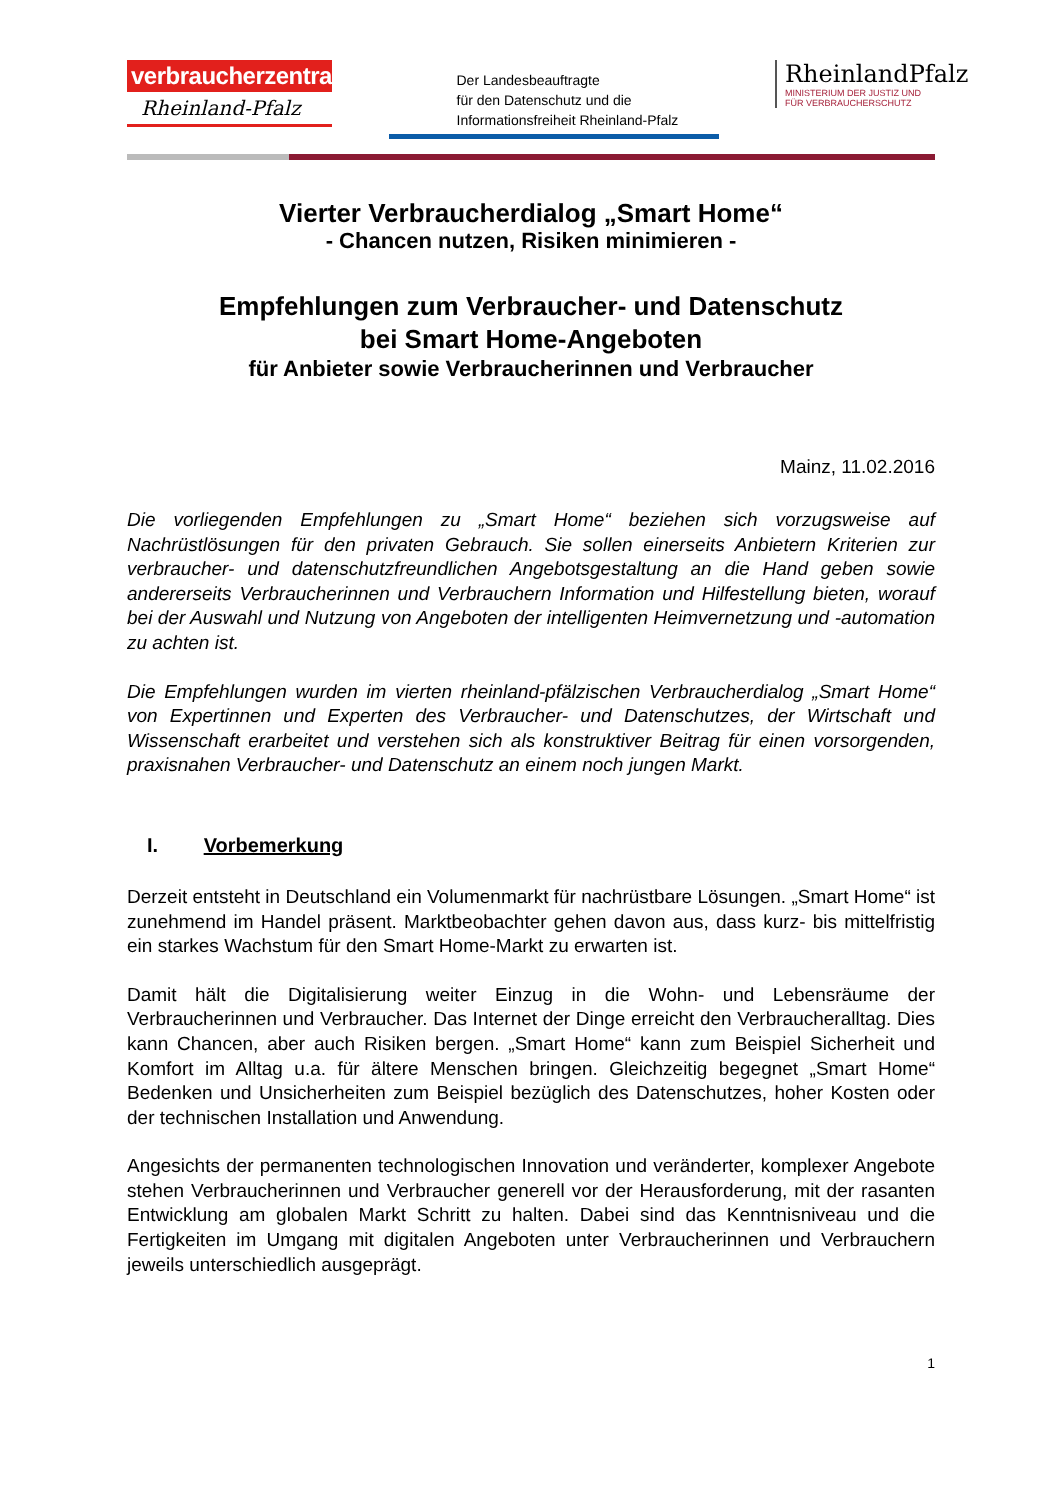verbraucherzentrale
Rheinland-Pfalz
Der Landesbeauftragte
für den Datenschutz und die
Informationsfreiheit Rheinland-Pfalz
RheinlandPfalz
MINISTERIUM DER JUSTIZ UND
FÜR VERBRAUCHERSCHUTZ
Vierter Verbraucherdialog „Smart Home“
- Chancen nutzen, Risiken minimieren -
Empfehlungen zum Verbraucher- und Datenschutz
bei Smart Home-Angeboten
für Anbieter sowie Verbraucherinnen und Verbraucher
Mainz, 11.02.2016
Die vorliegenden Empfehlungen zu „Smart Home“ beziehen sich vorzugsweise auf Nachrüstlösungen für den privaten Gebrauch. Sie sollen einerseits Anbietern Kriterien zur verbraucher- und datenschutzfreundlichen Angebotsgestaltung an die Hand geben sowie andererseits Verbraucherinnen und Verbrauchern Information und Hilfestellung bieten, worauf bei der Auswahl und Nutzung von Angeboten der intelligenten Heimvernetzung und -automation zu achten ist.
Die Empfehlungen wurden im vierten rheinland-pfälzischen Verbraucherdialog „Smart Home“ von Expertinnen und Experten des Verbraucher- und Datenschutzes, der Wirtschaft und Wissenschaft erarbeitet und verstehen sich als konstruktiver Beitrag für einen vorsorgenden, praxisnahen Verbraucher- und Datenschutz an einem noch jungen Markt.
I. Vorbemerkung
Derzeit entsteht in Deutschland ein Volumenmarkt für nachrüstbare Lösungen. „Smart Home“ ist zunehmend im Handel präsent. Marktbeobachter gehen davon aus, dass kurz- bis mittelfristig ein starkes Wachstum für den Smart Home-Markt zu erwarten ist.
Damit hält die Digitalisierung weiter Einzug in die Wohn- und Lebensräume der Verbraucherinnen und Verbraucher. Das Internet der Dinge erreicht den Verbraucheralltag. Dies kann Chancen, aber auch Risiken bergen. „Smart Home“ kann zum Beispiel Sicherheit und Komfort im Alltag u.a. für ältere Menschen bringen. Gleichzeitig begegnet „Smart Home“ Bedenken und Unsicherheiten zum Beispiel bezüglich des Datenschutzes, hoher Kosten oder der technischen Installation und Anwendung.
Angesichts der permanenten technologischen Innovation und veränderter, komplexer Angebote stehen Verbraucherinnen und Verbraucher generell vor der Herausforderung, mit der rasanten Entwicklung am globalen Markt Schritt zu halten. Dabei sind das Kenntnisniveau und die Fertigkeiten im Umgang mit digitalen Angeboten unter Verbraucherinnen und Verbrauchern jeweils unterschiedlich ausgeprägt.
1